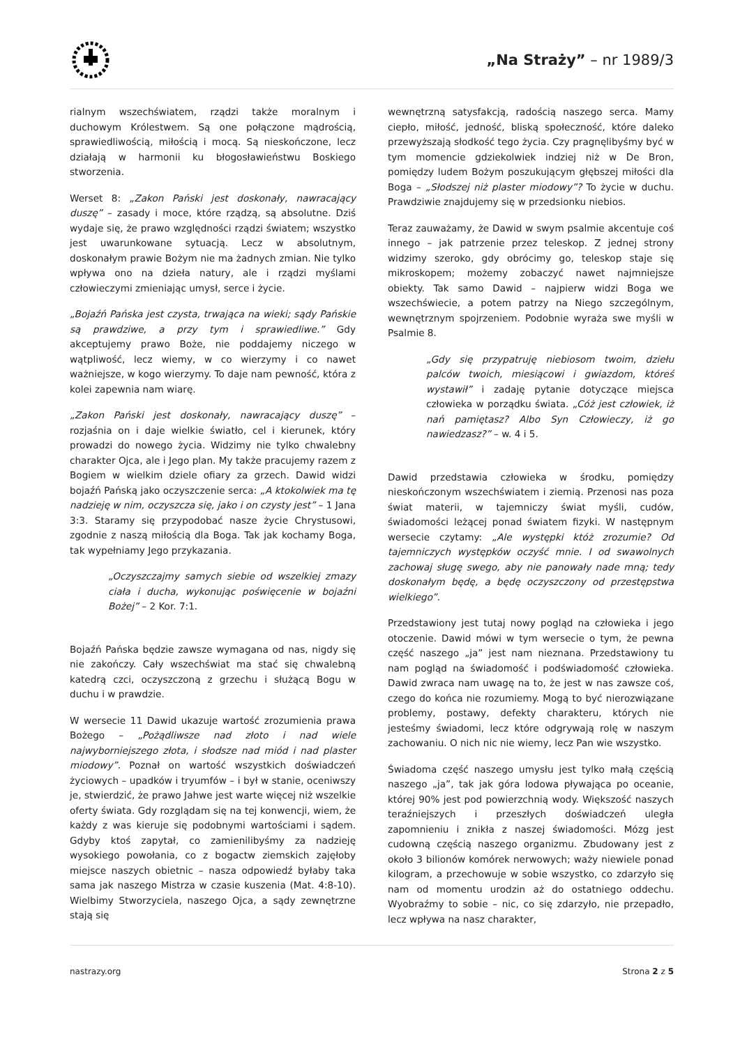„Na Straży” – nr 1989/3
rialnym wszechświatem, rządzi także moralnym i duchowym Królestwem. Są one połączone mądrością, sprawiedliwością, miłością i mocą. Są nieskończone, lecz działają w harmonii ku błogosławieństwu Boskiego stworzenia.
Werset 8: „Zakon Pański jest doskonały, nawracający duszę” – zasady i moce, które rządzą, są absolutne. Dziś wydaje się, że prawo względności rządzi światem; wszystko jest uwarunkowane sytuacją. Lecz w absolutnym, doskonałym prawie Bożym nie ma żadnych zmian. Nie tylko wpływa ono na dzieła natury, ale i rządzi myślami człowieczymi zmieniając umysł, serce i życie.
„Bojaźń Pańska jest czysta, trwająca na wieki; sądy Pańskie są prawdziwe, a przy tym i sprawiedliwe.” Gdy akceptujemy prawo Boże, nie poddajemy niczego w wątpliwość, lecz wiemy, w co wierzymy i co nawet ważniejsze, w kogo wierzymy. To daje nam pewność, która z kolei zapewnia nam wiarę.
„Zakon Pański jest doskonały, nawracający duszę” – rozjaśnia on i daje wielkie światło, cel i kierunek, który prowadzi do nowego życia. Widzimy nie tylko chwalebny charakter Ojca, ale i Jego plan. My także pracujemy razem z Bogiem w wielkim dziele ofiary za grzech. Dawid widzi bojaźń Pańską jako oczyszczenie serca: „A ktokolwiek ma tę nadzieję w nim, oczyszcza się, jako i on czysty jest” – 1 Jana 3:3. Staramy się przypodobać nasze życie Chrystusowi, zgodnie z naszą miłością dla Boga. Tak jak kochamy Boga, tak wypełniamy Jego przykazania.
„Oczyszczajmy samych siebie od wszelkiej zmazy ciała i ducha, wykonując poświęcenie w bojaźni Bożej” – 2 Kor. 7:1.
Bojaźń Pańska będzie zawsze wymagana od nas, nigdy się nie zakończy. Cały wszechświat ma stać się chwalebną katedrą czci, oczyszczoną z grzechu i służącą Bogu w duchu i w prawdzie.
W wersecie 11 Dawid ukazuje wartość zrozumienia prawa Bożego – „Pożądliwsze nad złoto i nad wiele najwyborniejszego złota, i słodsze nad miód i nad plaster miodowy”. Poznał on wartość wszystkich doświadczeń życiowych – upadków i tryumfów – i był w stanie, oceniwszy je, stwierdzić, że prawo Jahwe jest warte więcej niż wszelkie oferty świata. Gdy rozglądam się na tej konwencji, wiem, że każdy z was kieruje się podobnymi wartościami i sądem. Gdyby ktoś zapytał, co zamienilibyśmy za nadzieję wysokiego powołania, co z bogactw ziemskich zajęłoby miejsce naszych obietnic – nasza odpowiedź byłaby taka sama jak naszego Mistrza w czasie kuszenia (Mat. 4:8-10). Wielbimy Stworzyciela, naszego Ojca, a sądy zewnętrzne stają się
wewnętrzną satysfakcją, radością naszego serca. Mamy ciepło, miłość, jedność, bliską społeczność, które daleko przewyższają słodkość tego życia. Czy pragnęlibyśmy być w tym momencie gdziekolwiek indziej niż w De Bron, pomiędzy ludem Bożym poszukującym głębszej miłości dla Boga – „Słodszej niż plaster miodowy”? To życie w duchu. Prawdziwie znajdujemy się w przedsionku niebios.
Teraz zauważamy, że Dawid w swym psalmie akcentuje coś innego – jak patrzenie przez teleskop. Z jednej strony widzimy szeroko, gdy obrócimy go, teleskop staje się mikroskopem; możemy zobaczyć nawet najmniejsze obiekty. Tak samo Dawid – najpierw widzi Boga we wszechświecie, a potem patrzy na Niego szczególnym, wewnętrznym spojrzeniem. Podobnie wyraża swe myśli w Psalmie 8.
„Gdy się przypatruję niebiosom twoim, dziełu palców twoich, miesiącowi i gwiazdom, któreś wystawił” i zadaję pytanie dotyczące miejsca człowieka w porządku świata. „Cóż jest człowiek, iż nań pamiętasz? Albo Syn Człowieczy, iż go nawiedzasz?” – w. 4 i 5.
Dawid przedstawia człowieka w środku, pomiędzy nieskończonym wszechświatem i ziemią. Przenosi nas poza świat materii, w tajemniczy świat myśli, cudów, świadomości leżącej ponad światem fizyki. W następnym wersecie czytamy: „Ale występki któż zrozumie? Od tajemniczych występków oczyść mnie. I od swawolnych zachowaj sługę swego, aby nie panowały nade mną; tedy doskonałym będę, a będę oczyszczony od przestępstwa wielkiego”.
Przedstawiony jest tutaj nowy pogląd na człowieka i jego otoczenie. Dawid mówi w tym wersecie o tym, że pewna część naszego „ja” jest nam nieznana. Przedstawiony tu nam pogląd na świadomość i podświadomość człowieka. Dawid zwraca nam uwagę na to, że jest w nas zawsze coś, czego do końca nie rozumiemy. Mogą to być nierozwiązane problemy, postawy, defekty charakteru, których nie jesteśmy świadomi, lecz które odgrywają rolę w naszym zachowaniu. O nich nic nie wiemy, lecz Pan wie wszystko.
Świadoma część naszego umysłu jest tylko małą częścią naszego „ja”, tak jak góra lodowa pływająca po oceanie, której 90% jest pod powierzchnią wody. Większość naszych teraźniejszych i przeszłych doświadczeń uległa zapomnieniu i znikła z naszej świadomości. Mózg jest cudowną częścią naszego organizmu. Zbudowany jest z około 3 bilionów komórek nerwowych; waży niewiele ponad kilogram, a przechowuje w sobie wszystko, co zdarzyło się nam od momentu urodzin aż do ostatniego oddechu. Wyobraźmy to sobie – nic, co się zdarzyło, nie przepadło, lecz wpływa na nasz charakter,
nastrazy.org Strona 2 z 5